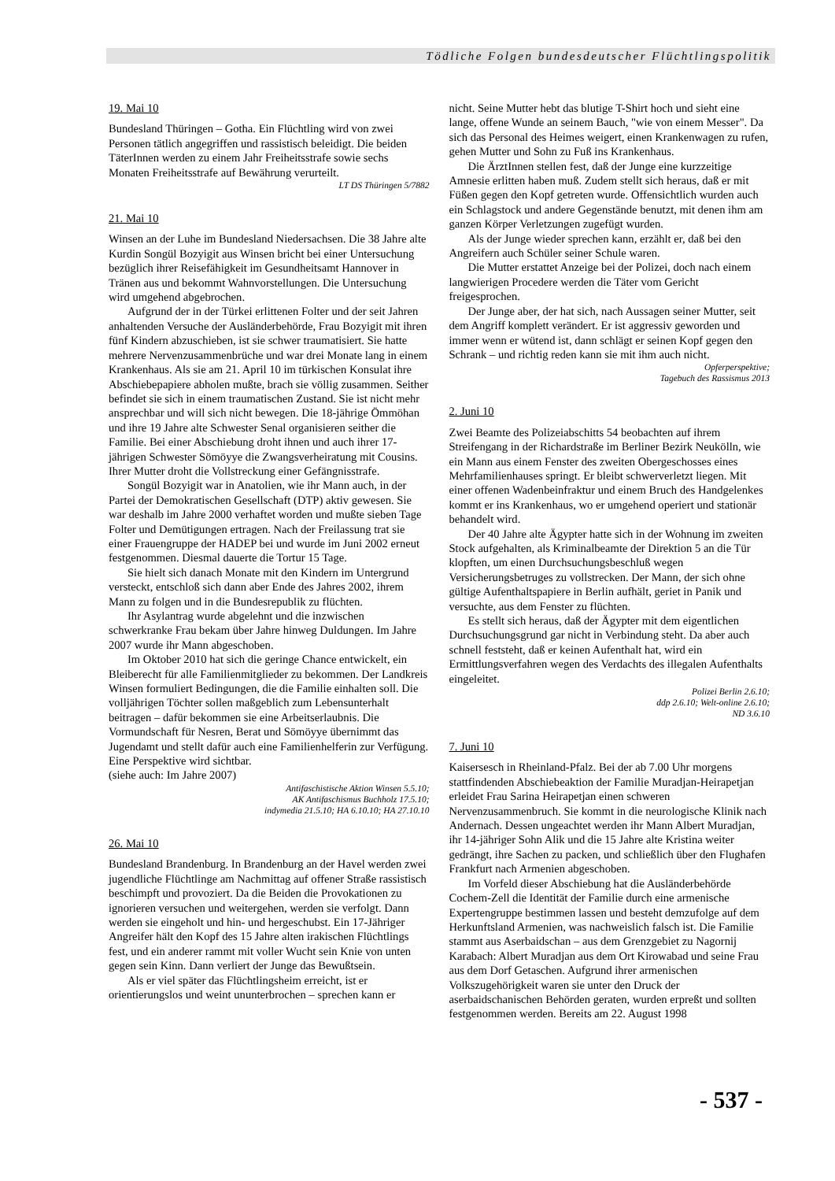Tödliche Folgen bundesdeutscher Flüchtlingspolitik
19. Mai 10
Bundesland Thüringen – Gotha. Ein Flüchtling wird von zwei Personen tätlich angegriffen und rassistisch beleidigt. Die beiden TäterInnen werden zu einem Jahr Freiheitsstrafe sowie sechs Monaten Freiheitsstrafe auf Bewährung verurteilt.
LT DS Thüringen 5/7882
21. Mai 10
Winsen an der Luhe im Bundesland Niedersachsen. Die 38 Jahre alte Kurdin Songül Bozyigit aus Winsen bricht bei einer Untersuchung bezüglich ihrer Reisefähigkeit im Gesundheitsamt Hannover in Tränen aus und bekommt Wahnvorstellungen. Die Untersuchung wird umgehend abgebrochen.
Aufgrund der in der Türkei erlittenen Folter und der seit Jahren anhaltenden Versuche der Ausländerbehörde, Frau Bozyigit mit ihren fünf Kindern abzuschieben, ist sie schwer traumatisiert. Sie hatte mehrere Nervenzusammenbrüche und war drei Monate lang in einem Krankenhaus. Als sie am 21. April 10 im türkischen Konsulat ihre Abschiebepapiere abholen mußte, brach sie völlig zusammen. Seither befindet sie sich in einem traumatischen Zustand. Sie ist nicht mehr ansprechbar und will sich nicht bewegen. Die 18-jährige Ömmöhan und ihre 19 Jahre alte Schwester Senal organisieren seither die Familie. Bei einer Abschiebung droht ihnen und auch ihrer 17-jährigen Schwester Sömöyye die Zwangsverheiratung mit Cousins. Ihrer Mutter droht die Vollstreckung einer Gefängnisstrafe.
Songül Bozyigit war in Anatolien, wie ihr Mann auch, in der Partei der Demokratischen Gesellschaft (DTP) aktiv gewesen. Sie war deshalb im Jahre 2000 verhaftet worden und mußte sieben Tage Folter und Demütigungen ertragen. Nach der Freilassung trat sie einer Frauengruppe der HADEP bei und wurde im Juni 2002 erneut festgenommen. Diesmal dauerte die Tortur 15 Tage.
Sie hielt sich danach Monate mit den Kindern im Untergrund versteckt, entschloß sich dann aber Ende des Jahres 2002, ihrem Mann zu folgen und in die Bundesrepublik zu flüchten.
Ihr Asylantrag wurde abgelehnt und die inzwischen schwerkranke Frau bekam über Jahre hinweg Duldungen. Im Jahre 2007 wurde ihr Mann abgeschoben.
Im Oktober 2010 hat sich die geringe Chance entwickelt, ein Bleiberecht für alle Familienmitglieder zu bekommen. Der Landkreis Winsen formuliert Bedingungen, die die Familie einhalten soll. Die volljährigen Töchter sollen maßgeblich zum Lebensunterhalt beitragen – dafür bekommen sie eine Arbeitserlaubnis. Die Vormundschaft für Nesren, Berat und Sömöyye übernimmt das Jugendamt und stellt dafür auch eine Familienhelferin zur Verfügung. Eine Perspektive wird sichtbar.
(siehe auch: Im Jahre 2007)
Antifaschistische Aktion Winsen 5.5.10;
AK Antifaschismus Buchholz 17.5.10;
indymedia 21.5.10; HA 6.10.10; HA 27.10.10
26. Mai 10
Bundesland Brandenburg. In Brandenburg an der Havel werden zwei jugendliche Flüchtlinge am Nachmittag auf offener Straße rassistisch beschimpft und provoziert. Da die Beiden die Provokationen zu ignorieren versuchen und weitergehen, werden sie verfolgt. Dann werden sie eingeholt und hin- und hergeschubst. Ein 17-Jähriger Angreifer hält den Kopf des 15 Jahre alten irakischen Flüchtlings fest, und ein anderer rammt mit voller Wucht sein Knie von unten gegen sein Kinn. Dann verliert der Junge das Bewußtsein.
Als er viel später das Flüchtlingsheim erreicht, ist er orientierungslos und weint ununterbrochen – sprechen kann er
nicht. Seine Mutter hebt das blutige T-Shirt hoch und sieht eine lange, offene Wunde an seinem Bauch, "wie von einem Messer". Da sich das Personal des Heimes weigert, einen Krankenwagen zu rufen, gehen Mutter und Sohn zu Fuß ins Krankenhaus.
Die ÄrztInnen stellen fest, daß der Junge eine kurzzeitige Amnesie erlitten haben muß. Zudem stellt sich heraus, daß er mit Füßen gegen den Kopf getreten wurde. Offensichtlich wurden auch ein Schlagstock und andere Gegenstände benutzt, mit denen ihm am ganzen Körper Verletzungen zugefügt wurden.
Als der Junge wieder sprechen kann, erzählt er, daß bei den Angreifern auch Schüler seiner Schule waren.
Die Mutter erstattet Anzeige bei der Polizei, doch nach einem langwierigen Procedere werden die Täter vom Gericht freigesprochen.
Der Junge aber, der hat sich, nach Aussagen seiner Mutter, seit dem Angriff komplett verändert. Er ist aggressiv geworden und immer wenn er wütend ist, dann schlägt er seinen Kopf gegen den Schrank – und richtig reden kann sie mit ihm auch nicht.
Opferperspektive;
Tagebuch des Rassismus 2013
2. Juni 10
Zwei Beamte des Polizeiabschitts 54 beobachten auf ihrem Streifengang in der Richardstraße im Berliner Bezirk Neukölln, wie ein Mann aus einem Fenster des zweiten Obergeschosses eines Mehrfamilienhauses springt. Er bleibt schwerverletzt liegen. Mit einer offenen Wadenbeinfraktur und einem Bruch des Handgelenkes kommt er ins Krankenhaus, wo er umgehend operiert und stationär behandelt wird.
Der 40 Jahre alte Ägypter hatte sich in der Wohnung im zweiten Stock aufgehalten, als Kriminalbeamte der Direktion 5 an die Tür klopften, um einen Durchsuchungsbeschluß wegen Versicherungsbetruges zu vollstrecken. Der Mann, der sich ohne gültige Aufenthaltspapiere in Berlin aufhält, geriet in Panik und versuchte, aus dem Fenster zu flüchten.
Es stellt sich heraus, daß der Ägypter mit dem eigentlichen Durchsuchungsgrund gar nicht in Verbindung steht. Da aber auch schnell feststeht, daß er keinen Aufenthalt hat, wird ein Ermittlungsverfahren wegen des Verdachts des illegalen Aufenthalts eingeleitet.
Polizei Berlin 2.6.10;
ddp 2.6.10; Welt-online 2.6.10;
ND 3.6.10
7. Juni 10
Kaisersesch in Rheinland-Pfalz. Bei der ab 7.00 Uhr morgens stattfindenden Abschiebeaktion der Familie Muradjan-Heirapetjan erleidet Frau Sarina Heirapetjan einen schweren Nervenzusammenbruch. Sie kommt in die neurologische Klinik nach Andernach. Dessen ungeachtet werden ihr Mann Albert Muradjan, ihr 14-jähriger Sohn Alik und die 15 Jahre alte Kristina weiter gedrängt, ihre Sachen zu packen, und schließlich über den Flughafen Frankfurt nach Armenien abgeschoben.
Im Vorfeld dieser Abschiebung hat die Ausländerbehörde Cochem-Zell die Identität der Familie durch eine armenische Expertengruppe bestimmen lassen und besteht demzufolge auf dem Herkunftsland Armenien, was nachweislich falsch ist. Die Familie stammt aus Aserbaidschan – aus dem Grenzgebiet zu Nagornij Karabach: Albert Muradjan aus dem Ort Kirowabad und seine Frau aus dem Dorf Getaschen. Aufgrund ihrer armenischen Volkszugehörigkeit waren sie unter den Druck der aserbaidschanischen Behörden geraten, wurden erpreßt und sollten festgenommen werden. Bereits am 22. August 1998
- 537 -